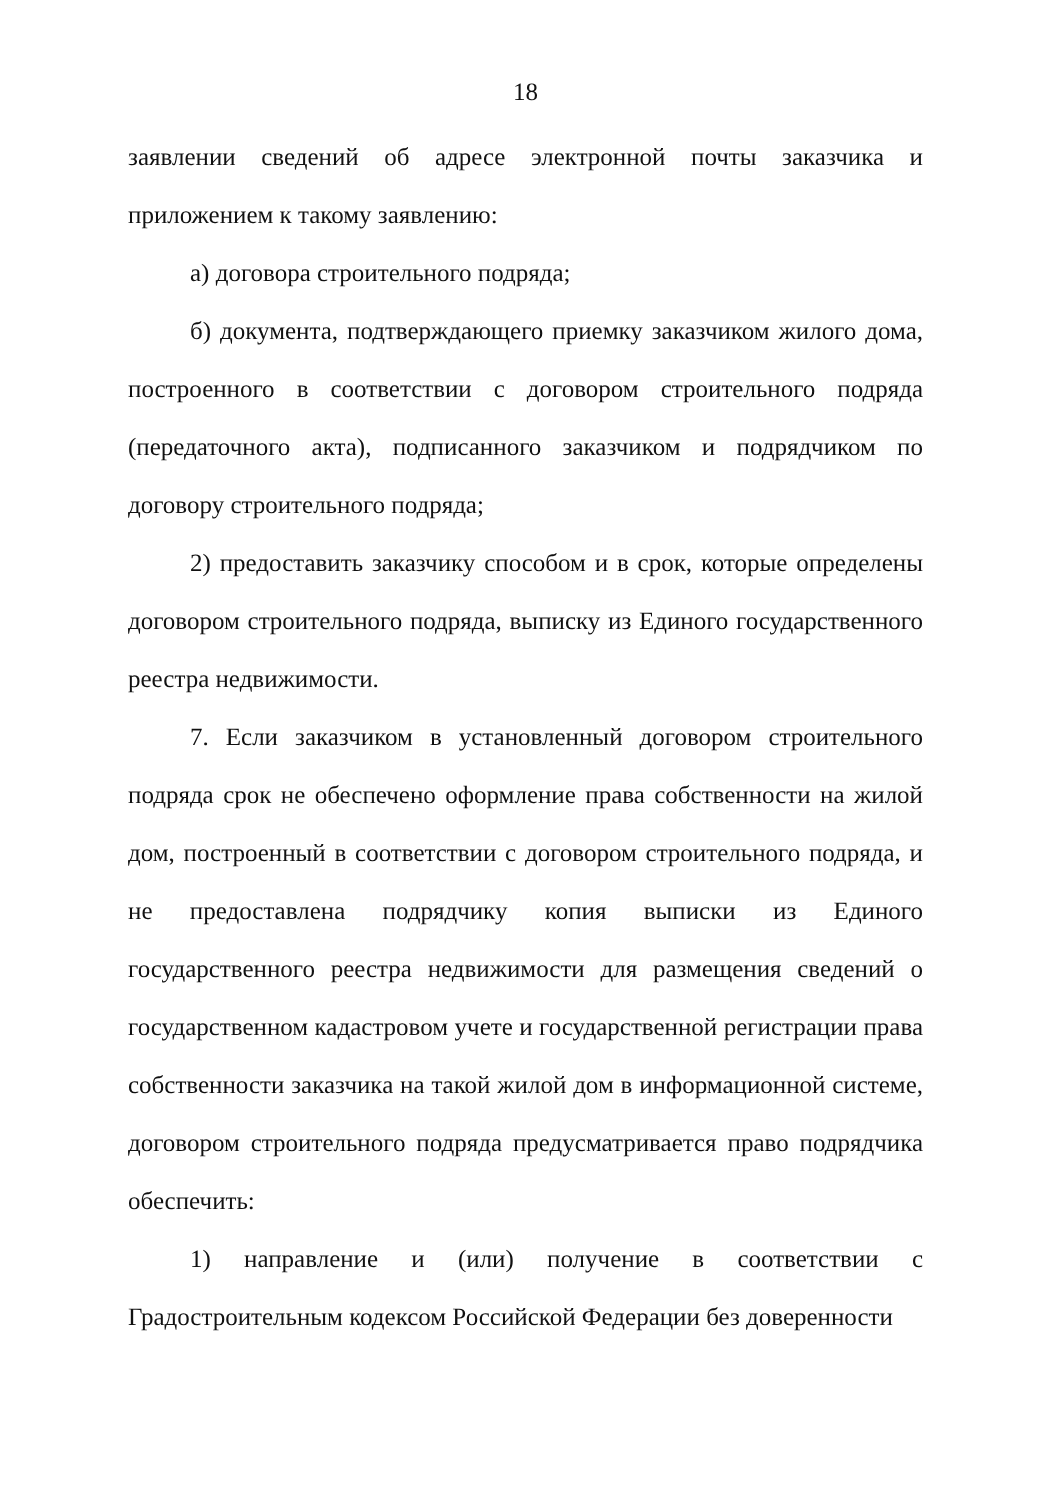18
заявлении сведений об адресе электронной почты заказчика и приложением к такому заявлению:
а) договора строительного подряда;
б) документа, подтверждающего приемку заказчиком жилого дома, построенного в соответствии с договором строительного подряда (передаточного акта), подписанного заказчиком и подрядчиком по договору строительного подряда;
2) предоставить заказчику способом и в срок, которые определены договором строительного подряда, выписку из Единого государственного реестра недвижимости.
7. Если заказчиком в установленный договором строительного подряда срок не обеспечено оформление права собственности на жилой дом, построенный в соответствии с договором строительного подряда, и не предоставлена подрядчику копия выписки из Единого государственного реестра недвижимости для размещения сведений о государственном кадастровом учете и государственной регистрации права собственности заказчика на такой жилой дом в информационной системе, договором строительного подряда предусматривается право подрядчика обеспечить:
1) направление и (или) получение в соответствии с Градостроительным кодексом Российской Федерации без доверенности